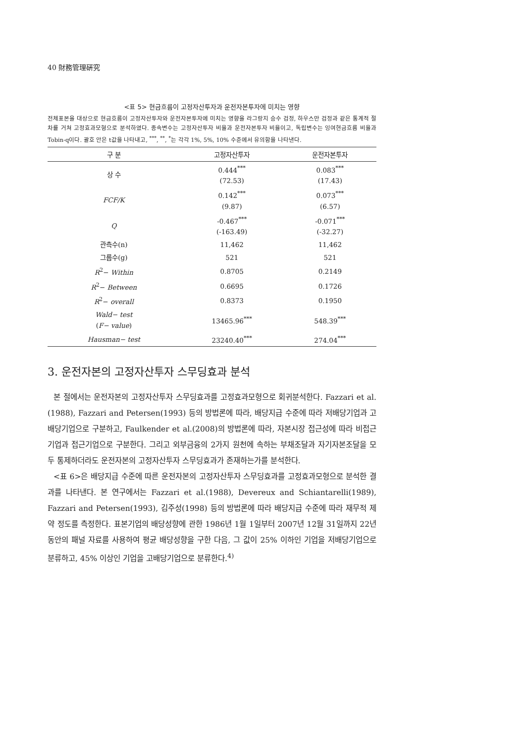40 財務管理硏究
<표 5> 현금흐름이 고정자산투자과 운전자본투자에 미치는 영향
전체표본을 대상으로 현금흐름이 고정자산투자와 운전자본투자에 미치는 영향을 라그랑지 승수 검정, 하우스만 검정과 같은 통계적 절차를 거쳐 고정효과모형으로 분석하였다. 종속변수는 고정자산투자 비율과 운전자본투자 비율이고, 독립변수는 잉여현금흐름 비율과 Tobin-q이다. 괄호 안은 t값을 나타내고, <sup>***</sup>, <sup>**</sup>, <sup>*</sup>는 각각 1%, 5%, 10% 수준에서 유의함을 나타낸다.
| 구 분 | 고정자산투자 | 운전자본투자 |
| --- | --- | --- |
| 상 수 | 0.444<sup>***</sup> (72.53) | 0.083<sup>***</sup> (17.43) |
| FCF/K | 0.142<sup>***</sup> (9.87) | 0.073<sup>***</sup> (6.57) |
| Q | -0.467<sup>***</sup> (-163.49) | -0.071<sup>***</sup> (-32.27) |
| 관측수(n) | 11,462 | 11,462 |
| 그룹수(g) | 521 | 521 |
| R<sup>2</sup>− Within | 0.8705 | 0.2149 |
| R<sup>2</sup>− Between | 0.6695 | 0.1726 |
| R<sup>2</sup>− overall | 0.8373 | 0.1950 |
| Wald− test ( F− value ) | 13465.96<sup>***</sup> | 548.39<sup>***</sup> |
| Hausman− test | 23240.40<sup>***</sup> | 274.04<sup>***</sup> |
3. 운전자본의 고정자산투자 스무딩효과 분석
본 절에서는 운전자본의 고정자산투자 스무딩효과를 고정효과모형으로 회귀분석한다. Fazzari et al.(1988), Fazzari and Petersen(1993) 등의 방법론에 따라, 배당지급 수준에 따라 저배당기업과 고배당기업으로 구분하고, Faulkender et al.(2008)의 방법론에 따라, 자본시장 접근성에 따라 비접근기업과 접근기업으로 구분한다. 그리고 외부금융의 2가지 원천에 속하는 부채조달과 자기자본조달을 모두 통제하더라도 운전자본의 고정자산투자 스무딩효과가 존재하는가를 분석한다.
<표 6>은 배당지급 수준에 따른 운전자본의 고정자산투자 스무딩효과를 고정효과모형으로 분석한 결과를 나타낸다. 본 연구에서는 Fazzari et al.(1988), Devereux and Schiantarelli(1989), Fazzari and Petersen(1993), 김주성(1998) 등의 방법론에 따라 배당지급 수준에 따라 재무적 제약 정도를 측정한다. 표본기업의 배당성향에 관한 1986년 1월 1일부터 2007년 12월 31일까지 22년 동안의 패널 자료를 사용하여 평균 배당성향을 구한 다음, 그 값이 25% 이하인 기업을 저배당기업으로 분류하고, 45% 이상인 기업을 고배당기업으로 분류한다.<sup>4)</sup>